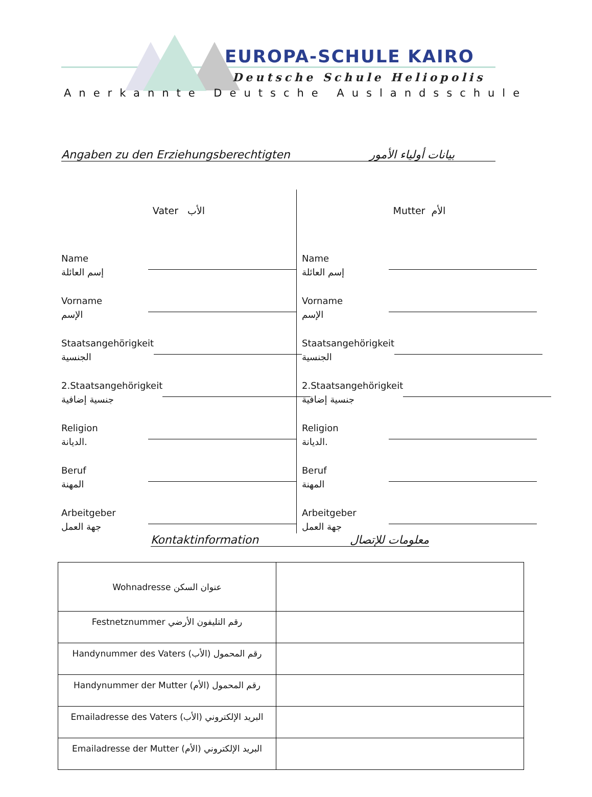EUROPA-SCHULE KAIRO
Deutsche Schule Heliopolis
Anerkannte Deutsche Auslandsschule
Angaben zu den Erziehungsberechtigten بيانات أولياء الأمور
Vater الأب
Name
إسم العائلة
Vorname
الإسم
Staatsangehörigkeit
الجنسية
2.Staatsangehörigkeit
جنسية إضافية
Religion
الديانة.
Beruf
المهنة
Arbeitgeber
جهة العمل
Mutter الأم
Name
إسم العائلة
Vorname
الإسم
Staatsangehörigkeit
الجنسية
2.Staatsangehörigkeit
جنسية إضافية
Religion
الديانة.
Beruf
المهنة
Arbeitgeber
جهة العمل
Kontaktinformation معلومات للإتصال
| Wohnadresse عنوان السكن | |
| Festnetznummer رقم التليفون الأرضي | |
| Handynummer des Vaters (الأب) رقم المحمول | |
| Handynummer der Mutter (الأم) رقم المحمول | |
| Emailadresse des Vaters (الأب) البريد الإلكتروني | |
| Emailadresse der Mutter (الأم) البريد الإلكتروني | |